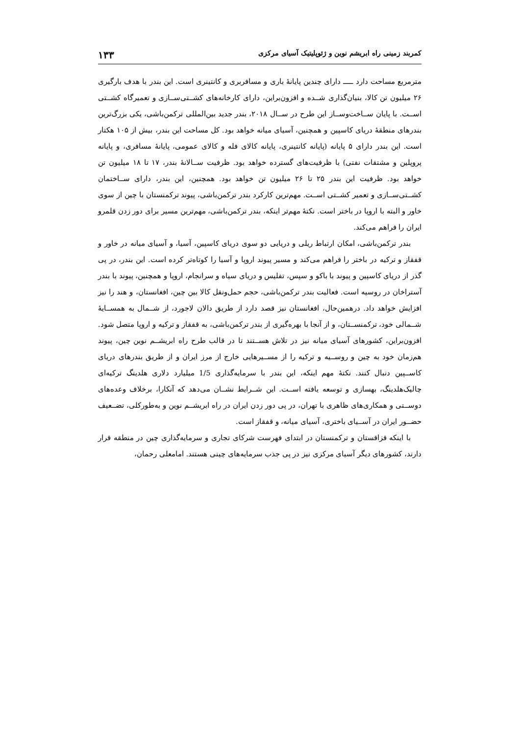کمربند زمینی راه ابریشم نوین و ژئوپلیتیک آسیای مرکزی ۱۳۳
مترمربع مساحت دارد ـــــ دارای چندین پایانهٔ باری و مسافربری و کانتینری است. این بندر با هدف بارگیری ۲۶ میلیون تن کالا، بنیان‌گذاری شــده و افزون‌براین، دارای کارخانه‌های کشــتی‌ســازی و تعمیرگاه کشــتی اســت. با پایان ســاخت‌وســاز این طرح در ســال ۲۰۱۸، بندر جدید بین‌المللی ترکمن‌باشی، یکی بزرگ‌ترین بندرهای منطقهٔ دریای کاسپین و همچنین، آسیای میانه خواهد بود. کل مساحت این بندر، بیش از ۱۰۵ هکتار است. این بندر دارای ۵ پایانه (پایانه کانتینری، پایانه کالای فله و کالای عمومی، پایانهٔ مسافری، و پایانه پروپلین و مشتقات نفتی) با ظرفیت‌های گسترده خواهد بود. ظرفیت ســالانهٔ بندر، ۱۷ تا ۱۸ میلیون تن خواهد بود. ظرفیت این بندر ۲۵ تا ۲۶ میلیون تن خواهد بود. همچنین، این بندر، دارای ســاختمان کشــتی‌ســازی و تعمیر کشــتی اســت. مهم‌ترین کارکرد بندر ترکمن‌باشی، پیوند ترکمنستان با چین از سوی خاور و البته با اروپا در باختر است. نکتهٔ مهم‌تر اینکه، بندر ترکمن‌باشی، مهم‌ترین مسیر برای دور زدن قلمرو ایران را فراهم می‌کند.
بندر ترکمن‌باشی، امکان ارتباط ریلی و دریایی دو سوی دریای کاسپین، آسیا، و آسیای میانه در خاور و قفقاز و ترکیه در باختر را فراهم می‌کند و مسیر پیوند اروپا و آسیا را کوتاه‌تر کرده است. این بندر، در پی گذر از دریای کاسپین و پیوند با باکو و سپس، تفلیس و دریای سیاه و سرانجام، اروپا و همچنین، پیوند با بندر آستراخان در روسیه است. فعالیت بندر ترکمن‌باشی، حجم حمل‌ونقل کالا بین چین، افغانستان، و هند را نیز افزایش خواهد داد. درهمین‌حال، افغانستان نیز قصد دارد از طریق دالان لاجورد، از شــمال به همســایهٔ شــمالی خود، ترکمنســتان، و از آنجا با بهره‌گیری از بندر ترکمن‌باشی، به قفقاز و ترکیه و اروپا متصل شود. افزون‌براین، کشورهای آسیای میانه نیز در تلاش هســتند تا در قالب طرح راه ابریشــم نوین چین، پیوند هم‌زمان خود به چین و روســیه و ترکیه را از مســیرهایی خارج از مرز ایران و از طریق بندرهای دریای کاســپین دنبال کنند. نکتهٔ مهم اینکه، این بندر با سرمایه‌گذاری 1/5 میلیارد دلاری هلدینگ ترکیه‌ای چالیک‌هلدینگ، بهسازی و توسعه یافته اســت. این شــرایط نشــان می‌دهد که آنکارا، برخلاف وعده‌های دوســتی و همکاری‌های ظاهری با تهران، در پی دور زدن ایران در راه ابریشــم نوین و به‌طورکلی، تضــعیف حضــور ایران در آســیای باختری، آسیای میانه، و قفقاز است.
با اینکه قزاقستان و ترکمنستان در ابتدای فهرست شرکای تجاری و سرمایه‌گذاری چین در منطقه قرار دارند، کشورهای دیگر آسیای مرکزی نیز در پی جذب سرمایه‌های چینی هستند. امامعلی رحمان،